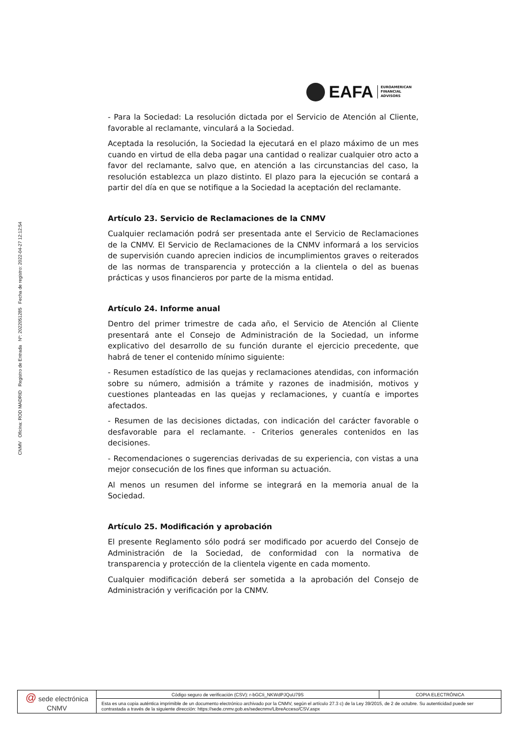CNMV Oficina: ROD MADRID Registro de Entrada Nº: 2022051285 Fecha de registro: 2022-04-27 12:12:54
EAFA EUROAMERICAN
FINANCIAL
ADVISORS
- Para la Sociedad: La resolución dictada por el Servicio de Atención al Cliente, favorable al reclamante, vinculará a la Sociedad.
Aceptada la resolución, la Sociedad la ejecutará en el plazo máximo de un mes cuando en virtud de ella deba pagar una cantidad o realizar cualquier otro acto a favor del reclamante, salvo que, en atención a las circunstancias del caso, la resolución establezca un plazo distinto. El plazo para la ejecución se contará a partir del día en que se notifique a la Sociedad la aceptación del reclamante.
Artículo 23. Servicio de Reclamaciones de la CNMV
Cualquier reclamación podrá ser presentada ante el Servicio de Reclamaciones de la CNMV. El Servicio de Reclamaciones de la CNMV informará a los servicios de supervisión cuando aprecien indicios de incumplimientos graves o reiterados de las normas de transparencia y protección a la clientela o del as buenas prácticas y usos financieros por parte de la misma entidad.
Artículo 24. Informe anual
Dentro del primer trimestre de cada año, el Servicio de Atención al Cliente presentará ante el Consejo de Administración de la Sociedad, un informe explicativo del desarrollo de su función durante el ejercicio precedente, que habrá de tener el contenido mínimo siguiente:
- Resumen estadístico de las quejas y reclamaciones atendidas, con información sobre su número, admisión a trámite y razones de inadmisión, motivos y cuestiones planteadas en las quejas y reclamaciones, y cuantía e importes afectados.
- Resumen de las decisiones dictadas, con indicación del carácter favorable o desfavorable para el reclamante. - Criterios generales contenidos en las decisiones.
- Recomendaciones o sugerencias derivadas de su experiencia, con vistas a una mejor consecución de los fines que informan su actuación.
Al menos un resumen del informe se integrará en la memoria anual de la Sociedad.
Artículo 25. Modificación y aprobación
El presente Reglamento sólo podrá ser modificado por acuerdo del Consejo de Administración de la Sociedad, de conformidad con la normativa de transparencia y protección de la clientela vigente en cada momento.
Cualquier modificación deberá ser sometida a la aprobación del Consejo de Administración y verificación por la CNMV.
| @ sede electrónica CNMV | Código seguro de verificación (CSV): r-bGCIi_NKWdPJQuU79S | COPIA ELECTRÓNICA |
| | Esta es una copia auténtica imprimible de un documento electrónico archivado por la CNMV, según el artículo 27.3 c) de la Ley 39/2015, de 2 de octubre. Su autenticidad puede ser contrastada a través de la siguiente dirección: https://sede.cnmv.gob.es/sedecnmv/LibreAcceso/CSV.aspx | |